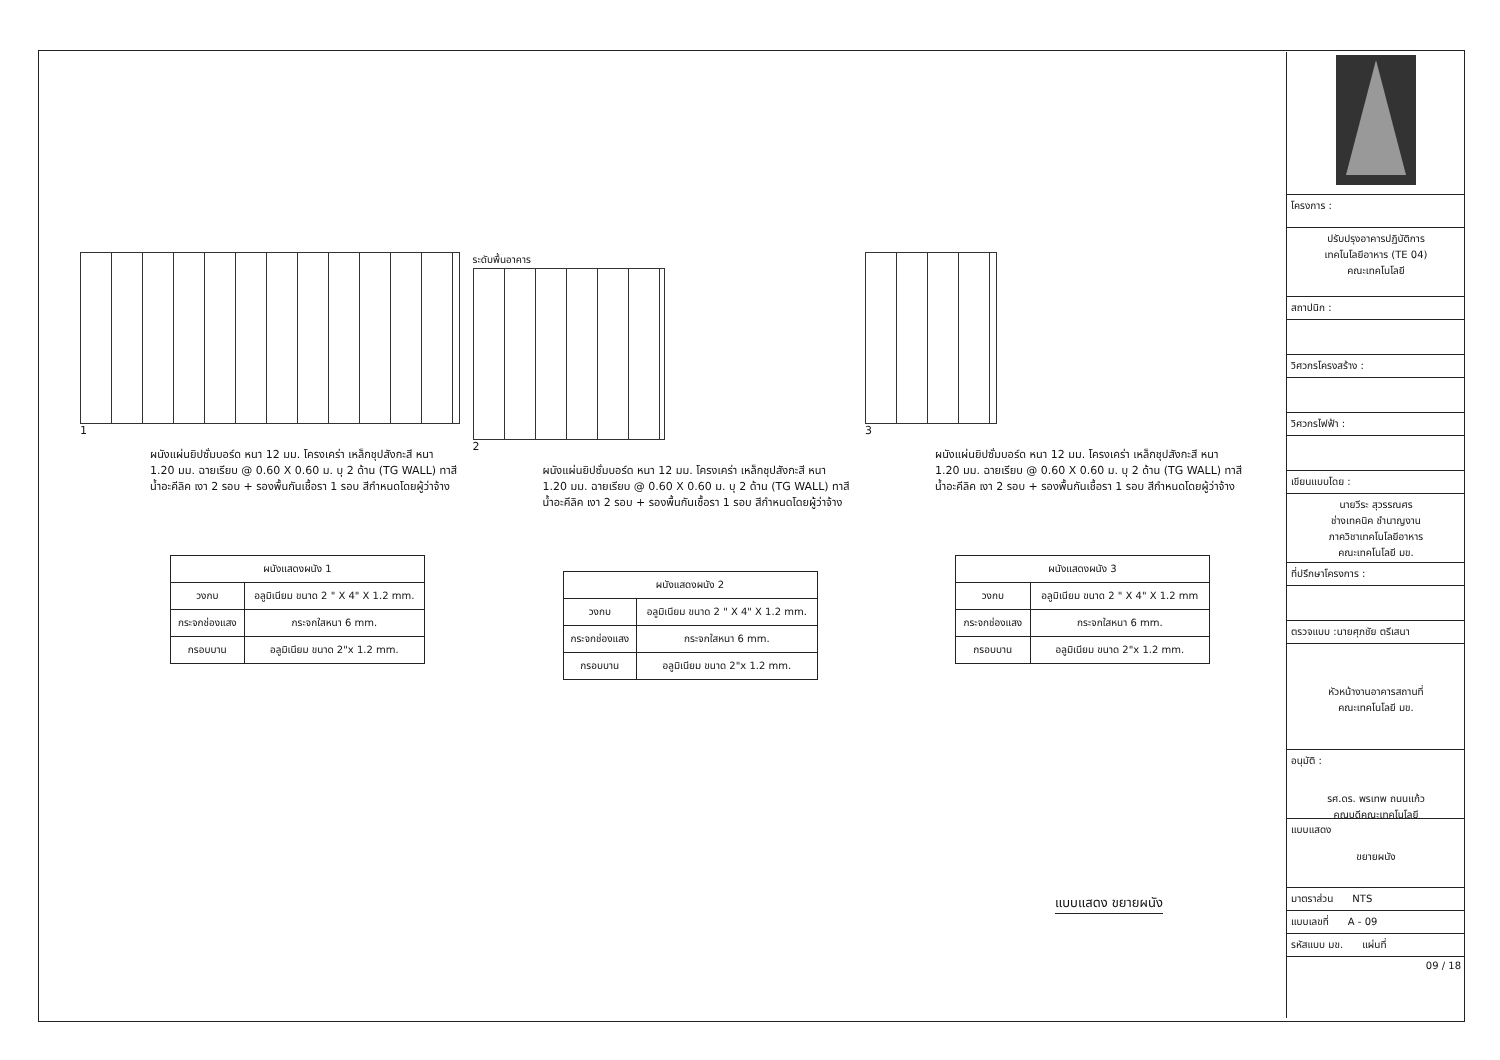1
ผนังแผ่นยิปซั่มบอร์ด หนา 12 มม. โครงเคร่า เหล็กชุปสังกะสี หนา 1.20 มม. ฉายเรียบ @ 0.60 X 0.60 ม. บุ 2 ด้าน (TG WALL) ทาสี น้ำอะคีลิค เงา 2 รอบ + รองพื้นกันเชื้อรา 1 รอบ สีกำหนดโดยผู้ว่าจ้าง
| ผนังแสดงผนัง 1 | |
| --- | --- |
| วงกบ | อลูมิเนียม ขนาด 2 " X 4" X 1.2 mm. |
| กระจกช่องแสง | กระจกใสหนา 6 mm. |
| กรอบบาน | อลูมิเนียม ขนาด 2"x 1.2 mm. |
ระดับพื้นอาคาร
2
ผนังแผ่นยิปซั่มบอร์ด หนา 12 มม. โครงเคร่า เหล็กชุปสังกะสี หนา 1.20 มม. ฉายเรียบ @ 0.60 X 0.60 ม. บุ 2 ด้าน (TG WALL) ทาสี น้ำอะคีลิค เงา 2 รอบ + รองพื้นกันเชื้อรา 1 รอบ สีกำหนดโดยผู้ว่าจ้าง
| ผนังแสดงผนัง 2 | |
| --- | --- |
| วงกบ | อลูมิเนียม ขนาด 2 " X 4" X 1.2 mm. |
| กระจกช่องแสง | กระจกใสหนา 6 mm. |
| กรอบบาน | อลูมิเนียม ขนาด 2"x 1.2 mm. |
3
ผนังแผ่นยิปซั่มบอร์ด หนา 12 มม. โครงเคร่า เหล็กชุปสังกะสี หนา 1.20 มม. ฉายเรียบ @ 0.60 X 0.60 ม. บุ 2 ด้าน (TG WALL) ทาสี น้ำอะคีลิค เงา 2 รอบ + รองพื้นกันเชื้อรา 1 รอบ สีกำหนดโดยผู้ว่าจ้าง
| ผนังแสดงผนัง 3 | |
| --- | --- |
| วงกบ | อลูมิเนียม ขนาด 2 " X 4" X 1.2 mm |
| กระจกช่องแสง | กระจกใสหนา 6 mm. |
| กรอบบาน | อลูมิเนียม ขนาด 2"x 1.2 mm. |
แบบแสดง ขยายผนัง
โครงการ :
ปรับปรุงอาคารปฏิบัติการ
เทคโนโลยีอาหาร (TE 04)
คณะเทคโนโลยี
สถาปนิก :
วิศวกรโครงสร้าง :
วิศวกรไฟฟ้า :
เขียนแบบโดย :
นายวีระ สุวรรณศร
ช่างเทคนิค ชำนาญงาน
ภาควิชาเทคโนโลยีอาหาร
คณะเทคโนโลยี มข.
ที่ปรึกษาโครงการ :
ตรวจแบบ :นายศุภชัย ตรีเสนา
หัวหน้างานอาคารสถานที่
คณะเทคโนโลยี มข.
อนุมัติ :
รศ.ดร. พรเทพ ถนนแก้ว
คณบดีคณะเทคโนโลยี
แบบแสดง
ขยายผนัง
มาตราส่วน NTS
แบบเลขที่ A - 09
รหัสแบบ มข. แผ่นที่
09 / 18